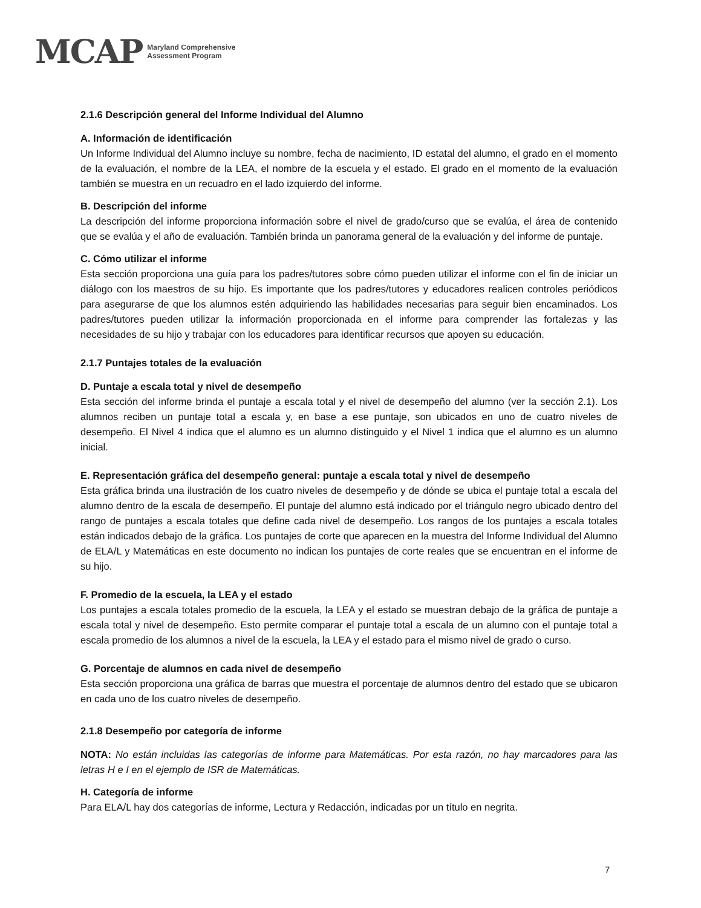MCAP Maryland Comprehensive
Assessment Program
2.1.6 Descripción general del Informe Individual del Alumno
A. Información de identificación
Un Informe Individual del Alumno incluye su nombre, fecha de nacimiento, ID estatal del alumno, el grado en el momento de la evaluación, el nombre de la LEA, el nombre de la escuela y el estado. El grado en el momento de la evaluación también se muestra en un recuadro en el lado izquierdo del informe.
B. Descripción del informe
La descripción del informe proporciona información sobre el nivel de grado/curso que se evalúa, el área de contenido que se evalúa y el año de evaluación. También brinda un panorama general de la evaluación y del informe de puntaje.
C. Cómo utilizar el informe
Esta sección proporciona una guía para los padres/tutores sobre cómo pueden utilizar el informe con el fin de iniciar un diálogo con los maestros de su hijo. Es importante que los padres/tutores y educadores realicen controles periódicos para asegurarse de que los alumnos estén adquiriendo las habilidades necesarias para seguir bien encaminados. Los padres/tutores pueden utilizar la información proporcionada en el informe para comprender las fortalezas y las necesidades de su hijo y trabajar con los educadores para identificar recursos que apoyen su educación.
2.1.7 Puntajes totales de la evaluación
D. Puntaje a escala total y nivel de desempeño
Esta sección del informe brinda el puntaje a escala total y el nivel de desempeño del alumno (ver la sección 2.1). Los alumnos reciben un puntaje total a escala y, en base a ese puntaje, son ubicados en uno de cuatro niveles de desempeño. El Nivel 4 indica que el alumno es un alumno distinguido y el Nivel 1 indica que el alumno es un alumno inicial.
E. Representación gráfica del desempeño general: puntaje a escala total y nivel de desempeño
Esta gráfica brinda una ilustración de los cuatro niveles de desempeño y de dónde se ubica el puntaje total a escala del alumno dentro de la escala de desempeño. El puntaje del alumno está indicado por el triángulo negro ubicado dentro del rango de puntajes a escala totales que define cada nivel de desempeño. Los rangos de los puntajes a escala totales están indicados debajo de la gráfica. Los puntajes de corte que aparecen en la muestra del Informe Individual del Alumno de ELA/L y Matemáticas en este documento no indican los puntajes de corte reales que se encuentran en el informe de su hijo.
F. Promedio de la escuela, la LEA y el estado
Los puntajes a escala totales promedio de la escuela, la LEA y el estado se muestran debajo de la gráfica de puntaje a escala total y nivel de desempeño. Esto permite comparar el puntaje total a escala de un alumno con el puntaje total a escala promedio de los alumnos a nivel de la escuela, la LEA y el estado para el mismo nivel de grado o curso.
G. Porcentaje de alumnos en cada nivel de desempeño
Esta sección proporciona una gráfica de barras que muestra el porcentaje de alumnos dentro del estado que se ubicaron en cada uno de los cuatro niveles de desempeño.
2.1.8 Desempeño por categoría de informe
NOTA: No están incluidas las categorías de informe para Matemáticas. Por esta razón, no hay marcadores para las letras H e I en el ejemplo de ISR de Matemáticas.
H. Categoría de informe
Para ELA/L hay dos categorías de informe, Lectura y Redacción, indicadas por un título en negrita.
7